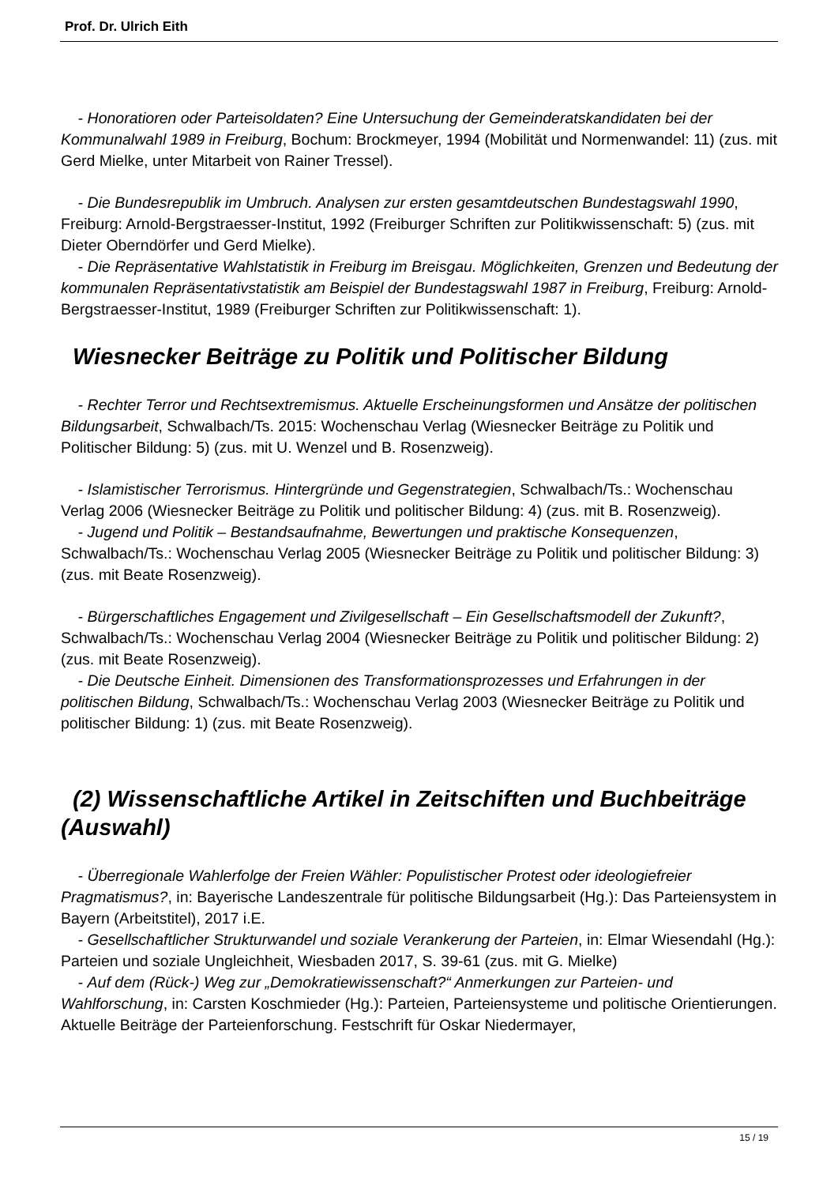Prof. Dr. Ulrich Eith
- Honoratioren oder Parteisoldaten? Eine Untersuchung der Gemeinderatskandidaten bei der Kommunalwahl 1989 in Freiburg, Bochum: Brockmeyer, 1994 (Mobilität und Normenwandel: 11) (zus. mit Gerd Mielke, unter Mitarbeit von Rainer Tressel).
- Die Bundesrepublik im Umbruch. Analysen zur ersten gesamtdeutschen Bundestagswahl 1990, Freiburg: Arnold-Bergstraesser-Institut, 1992 (Freiburger Schriften zur Politikwissenschaft: 5) (zus. mit Dieter Oberndörfer und Gerd Mielke).
- Die Repräsentative Wahlstatistik in Freiburg im Breisgau. Möglichkeiten, Grenzen und Bedeutung der kommunalen Repräsentativstatistik am Beispiel der Bundestagswahl 1987 in Freiburg, Freiburg: Arnold-Bergstraesser-Institut, 1989 (Freiburger Schriften zur Politikwissenschaft: 1).
Wiesnecker Beiträge zu Politik und Politischer Bildung
- Rechter Terror und Rechtsextremismus. Aktuelle Erscheinungsformen und Ansätze der politischen Bildungsarbeit, Schwalbach/Ts. 2015: Wochenschau Verlag (Wiesnecker Beiträge zu Politik und Politischer Bildung: 5) (zus. mit U. Wenzel und B. Rosenzweig).
- Islamistischer Terrorismus. Hintergründe und Gegenstrategien, Schwalbach/Ts.: Wochenschau Verlag 2006 (Wiesnecker Beiträge zu Politik und politischer Bildung: 4) (zus. mit B. Rosenzweig).
- Jugend und Politik – Bestandsaufnahme, Bewertungen und praktische Konsequenzen, Schwalbach/Ts.: Wochenschau Verlag 2005 (Wiesnecker Beiträge zu Politik und politischer Bildung: 3) (zus. mit Beate Rosenzweig).
- Bürgerschaftliches Engagement und Zivilgesellschaft – Ein Gesellschaftsmodell der Zukunft?, Schwalbach/Ts.: Wochenschau Verlag 2004 (Wiesnecker Beiträge zu Politik und politischer Bildung: 2) (zus. mit Beate Rosenzweig).
- Die Deutsche Einheit. Dimensionen des Transformationsprozesses und Erfahrungen in der politischen Bildung, Schwalbach/Ts.: Wochenschau Verlag 2003 (Wiesnecker Beiträge zu Politik und politischer Bildung: 1) (zus. mit Beate Rosenzweig).
(2) Wissenschaftliche Artikel in Zeitschiften und Buchbeiträge (Auswahl)
- Überregionale Wahlerfolge der Freien Wähler: Populistischer Protest oder ideologiefreier Pragmatismus?, in: Bayerische Landeszentrale für politische Bildungsarbeit (Hg.): Das Parteiensystem in Bayern (Arbeitstitel), 2017 i.E.
- Gesellschaftlicher Strukturwandel und soziale Verankerung der Parteien, in: Elmar Wiesendahl (Hg.): Parteien und soziale Ungleichheit, Wiesbaden 2017, S. 39-61 (zus. mit G. Mielke)
- Auf dem (Rück-) Weg zur „Demokratiewissenschaft?“ Anmerkungen zur Parteien- und Wahlforschung, in: Carsten Koschmieder (Hg.): Parteien, Parteiensysteme und politische Orientierungen. Aktuelle Beiträge der Parteienforschung. Festschrift für Oskar Niedermayer,
15 / 19